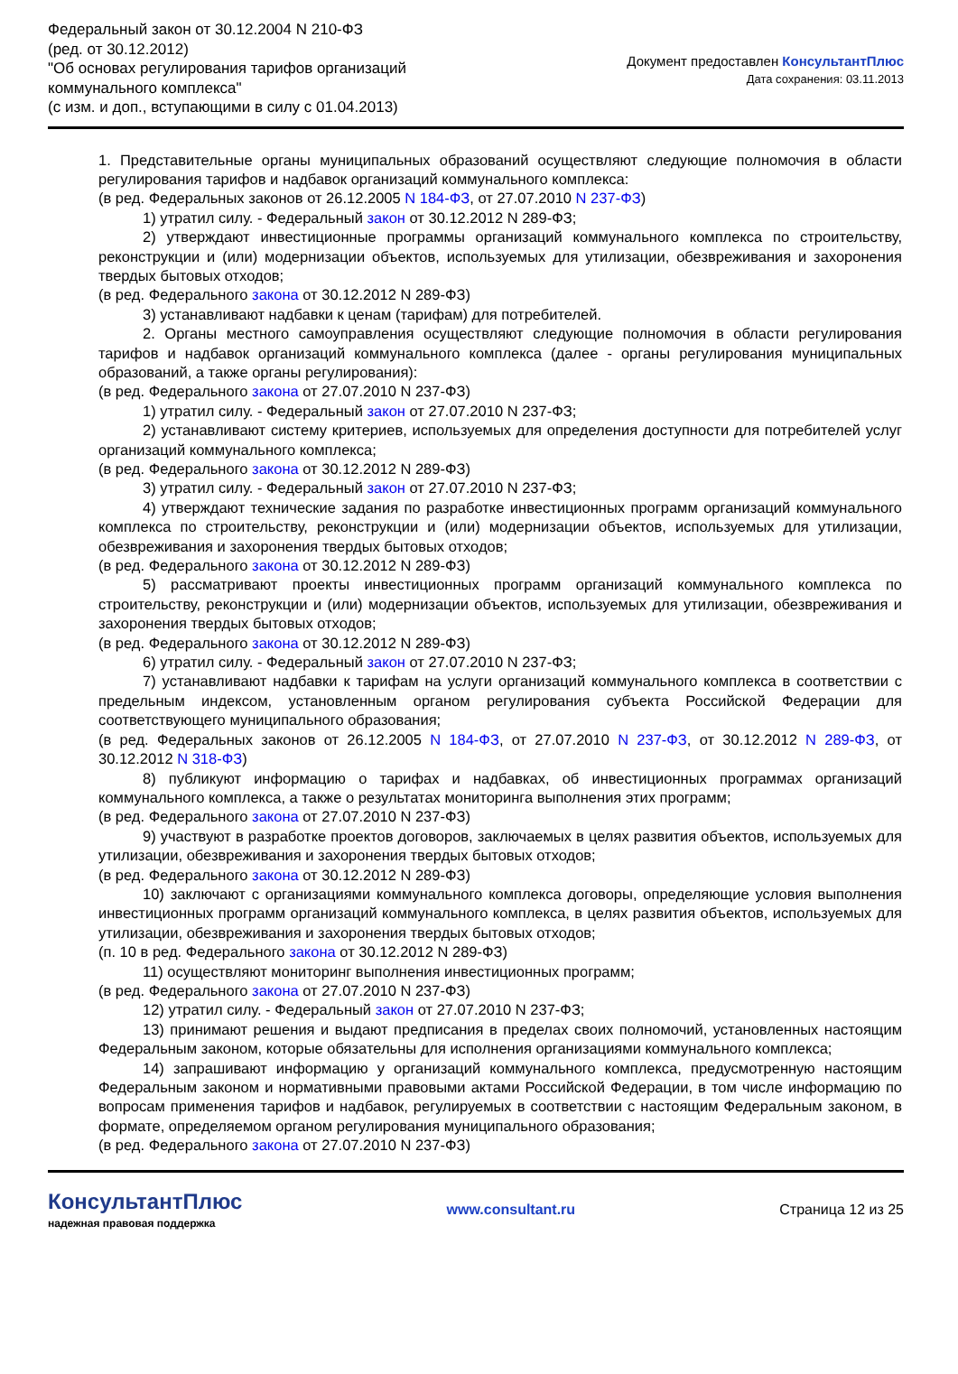Федеральный закон от 30.12.2004 N 210-ФЗ
(ред. от 30.12.2012)
"Об основах регулирования тарифов организаций
коммунального комплекса"
(с изм. и доп., вступающими в силу с 01.04.2013)
Документ предоставлен КонсультантПлюс
Дата сохранения: 03.11.2013
1. Представительные органы муниципальных образований осуществляют следующие полномочия в области регулирования тарифов и надбавок организаций коммунального комплекса:
(в ред. Федеральных законов от 26.12.2005 N 184-ФЗ, от 27.07.2010 N 237-ФЗ)
1) утратил силу. - Федеральный закон от 30.12.2012 N 289-ФЗ;
2) утверждают инвестиционные программы организаций коммунального комплекса по строительству, реконструкции и (или) модернизации объектов, используемых для утилизации, обезвреживания и захоронения твердых бытовых отходов;
(в ред. Федерального закона от 30.12.2012 N 289-ФЗ)
3) устанавливают надбавки к ценам (тарифам) для потребителей.
2. Органы местного самоуправления осуществляют следующие полномочия в области регулирования тарифов и надбавок организаций коммунального комплекса (далее - органы регулирования муниципальных образований, а также органы регулирования):
(в ред. Федерального закона от 27.07.2010 N 237-ФЗ)
1) утратил силу. - Федеральный закон от 27.07.2010 N 237-ФЗ;
2) устанавливают систему критериев, используемых для определения доступности для потребителей услуг организаций коммунального комплекса;
(в ред. Федерального закона от 30.12.2012 N 289-ФЗ)
3) утратил силу. - Федеральный закон от 27.07.2010 N 237-ФЗ;
4) утверждают технические задания по разработке инвестиционных программ организаций коммунального комплекса по строительству, реконструкции и (или) модернизации объектов, используемых для утилизации, обезвреживания и захоронения твердых бытовых отходов;
(в ред. Федерального закона от 30.12.2012 N 289-ФЗ)
5) рассматривают проекты инвестиционных программ организаций коммунального комплекса по строительству, реконструкции и (или) модернизации объектов, используемых для утилизации, обезвреживания и захоронения твердых бытовых отходов;
(в ред. Федерального закона от 30.12.2012 N 289-ФЗ)
6) утратил силу. - Федеральный закон от 27.07.2010 N 237-ФЗ;
7) устанавливают надбавки к тарифам на услуги организаций коммунального комплекса в соответствии с предельным индексом, установленным органом регулирования субъекта Российской Федерации для соответствующего муниципального образования;
(в ред. Федеральных законов от 26.12.2005 N 184-ФЗ, от 27.07.2010 N 237-ФЗ, от 30.12.2012 N 289-ФЗ, от 30.12.2012 N 318-ФЗ)
8) публикуют информацию о тарифах и надбавках, об инвестиционных программах организаций коммунального комплекса, а также о результатах мониторинга выполнения этих программ;
(в ред. Федерального закона от 27.07.2010 N 237-ФЗ)
9) участвуют в разработке проектов договоров, заключаемых в целях развития объектов, используемых для утилизации, обезвреживания и захоронения твердых бытовых отходов;
(в ред. Федерального закона от 30.12.2012 N 289-ФЗ)
10) заключают с организациями коммунального комплекса договоры, определяющие условия выполнения инвестиционных программ организаций коммунального комплекса, в целях развития объектов, используемых для утилизации, обезвреживания и захоронения твердых бытовых отходов;
(п. 10 в ред. Федерального закона от 30.12.2012 N 289-ФЗ)
11) осуществляют мониторинг выполнения инвестиционных программ;
(в ред. Федерального закона от 27.07.2010 N 237-ФЗ)
12) утратил силу. - Федеральный закон от 27.07.2010 N 237-ФЗ;
13) принимают решения и выдают предписания в пределах своих полномочий, установленных настоящим Федеральным законом, которые обязательны для исполнения организациями коммунального комплекса;
14) запрашивают информацию у организаций коммунального комплекса, предусмотренную настоящим Федеральным законом и нормативными правовыми актами Российской Федерации, в том числе информацию по вопросам применения тарифов и надбавок, регулируемых в соответствии с настоящим Федеральным законом, в формате, определяемом органом регулирования муниципального образования;
(в ред. Федерального закона от 27.07.2010 N 237-ФЗ)
КонсультантПлюс
надежная правовая поддержка
www.consultant.ru Страница 12 из 25